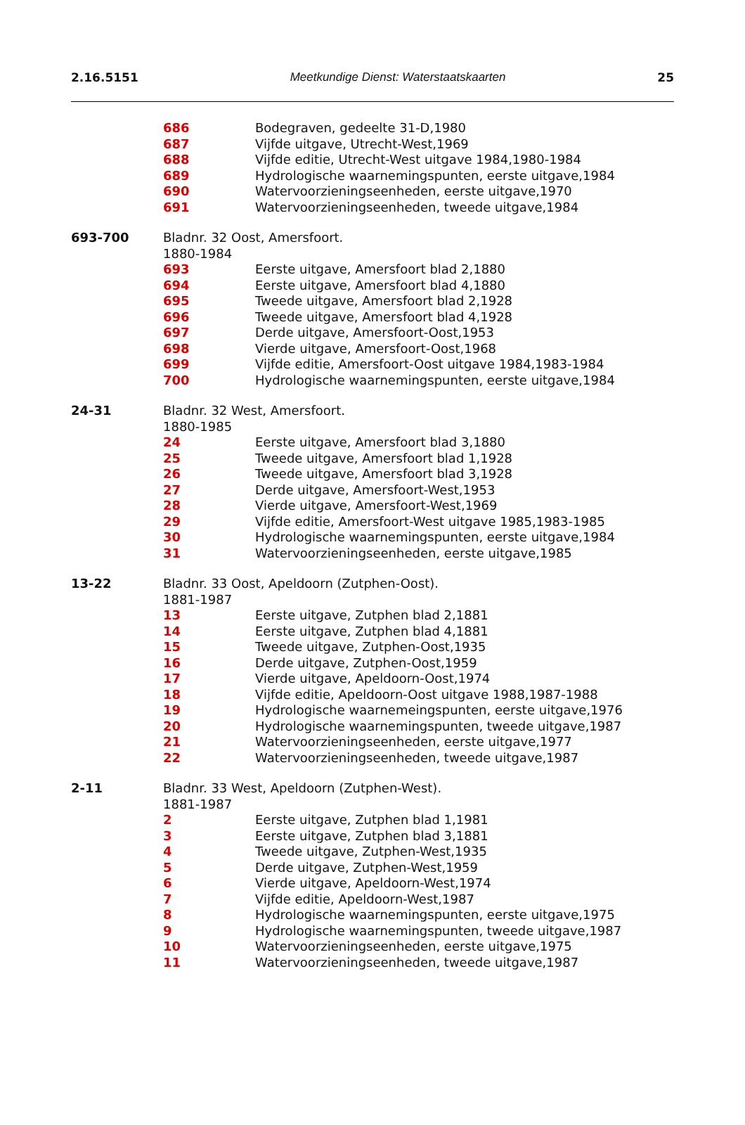2.16.5151 Meetkundige Dienst: Waterstaatskaarten 25
686 Bodegraven, gedeelte 31-D,1980
687 Vijfde uitgave, Utrecht-West,1969
688 Vijfde editie, Utrecht-West uitgave 1984,1980-1984
689 Hydrologische waarnemingspunten, eerste uitgave,1984
690 Watervoorzieningseenheden, eerste uitgave,1970
691 Watervoorzieningseenheden, tweede uitgave,1984
693-700 Bladnr. 32 Oost, Amersfoort.
1880-1984
693 Eerste uitgave, Amersfoort blad 2,1880
694 Eerste uitgave, Amersfoort blad 4,1880
695 Tweede uitgave, Amersfoort blad 2,1928
696 Tweede uitgave, Amersfoort blad 4,1928
697 Derde uitgave, Amersfoort-Oost,1953
698 Vierde uitgave, Amersfoort-Oost,1968
699 Vijfde editie, Amersfoort-Oost uitgave 1984,1983-1984
700 Hydrologische waarnemingspunten, eerste uitgave,1984
24-31 Bladnr. 32 West, Amersfoort.
1880-1985
24 Eerste uitgave, Amersfoort blad 3,1880
25 Tweede uitgave, Amersfoort blad 1,1928
26 Tweede uitgave, Amersfoort blad 3,1928
27 Derde uitgave, Amersfoort-West,1953
28 Vierde uitgave, Amersfoort-West,1969
29 Vijfde editie, Amersfoort-West uitgave 1985,1983-1985
30 Hydrologische waarnemingspunten, eerste uitgave,1984
31 Watervoorzieningseenheden, eerste uitgave,1985
13-22 Bladnr. 33 Oost, Apeldoorn (Zutphen-Oost).
1881-1987
13 Eerste uitgave, Zutphen blad 2,1881
14 Eerste uitgave, Zutphen blad 4,1881
15 Tweede uitgave, Zutphen-Oost,1935
16 Derde uitgave, Zutphen-Oost,1959
17 Vierde uitgave, Apeldoorn-Oost,1974
18 Vijfde editie, Apeldoorn-Oost uitgave 1988,1987-1988
19 Hydrologische waarnemeingspunten, eerste uitgave,1976
20 Hydrologische waarnemingspunten, tweede uitgave,1987
21 Watervoorzieningseenheden, eerste uitgave,1977
22 Watervoorzieningseenheden, tweede uitgave,1987
2-11 Bladnr. 33 West, Apeldoorn (Zutphen-West).
1881-1987
2 Eerste uitgave, Zutphen blad 1,1981
3 Eerste uitgave, Zutphen blad 3,1881
4 Tweede uitgave, Zutphen-West,1935
5 Derde uitgave, Zutphen-West,1959
6 Vierde uitgave, Apeldoorn-West,1974
7 Vijfde editie, Apeldoorn-West,1987
8 Hydrologische waarnemingspunten, eerste uitgave,1975
9 Hydrologische waarnemingspunten, tweede uitgave,1987
10 Watervoorzieningseenheden, eerste uitgave,1975
11 Watervoorzieningseenheden, tweede uitgave,1987